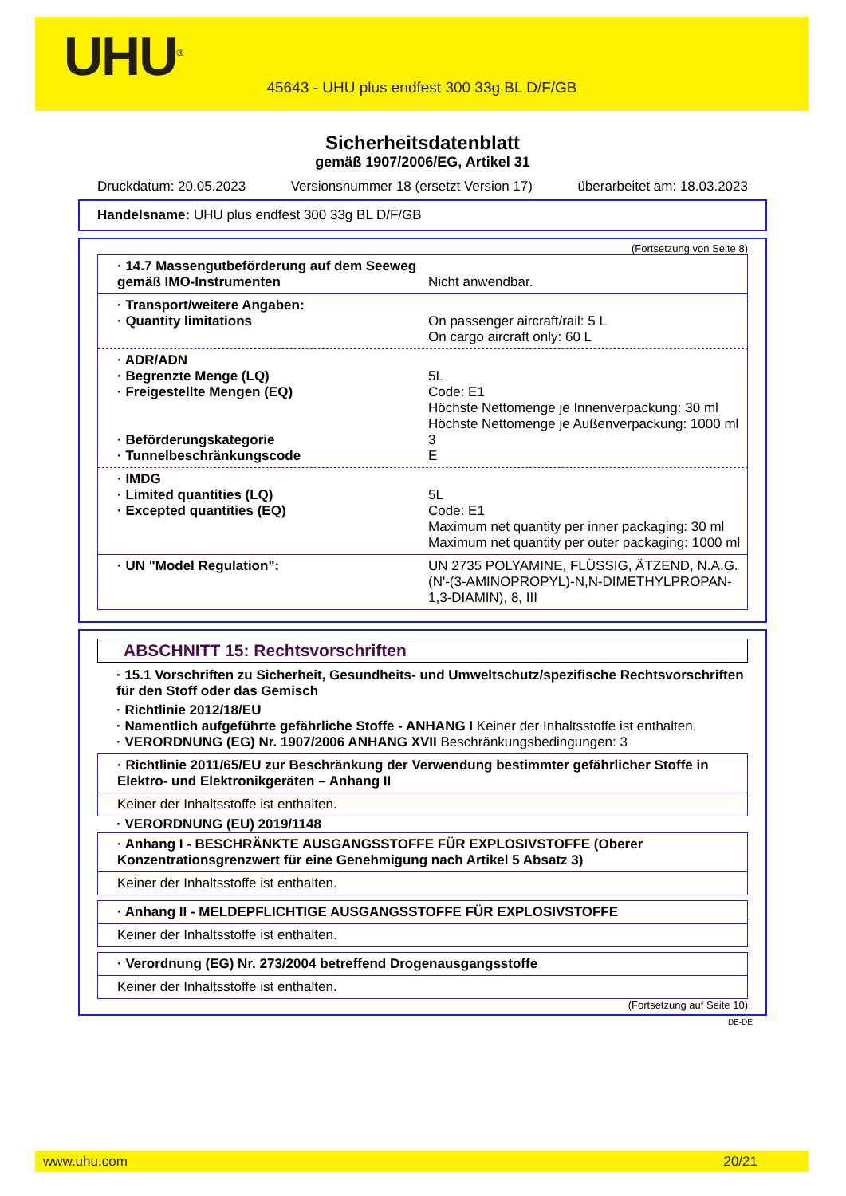UHU<sup>®</sup>
45643 - UHU plus endfest 300 33g BL D/F/GB
Sicherheitsdatenblatt
gemäß 1907/2006/EG, Artikel 31
Druckdatum: 20.05.2023 Versionsnummer 18 (ersetzt Version 17) überarbeitet am: 18.03.2023
Handelsname: UHU plus endfest 300 33g BL D/F/GB
(Fortsetzung von Seite 8)
· 14.7 Massengutbeförderung auf dem Seeweg gemäß IMO-Instrumenten
Nicht anwendbar.
· Transport/weitere Angaben:
· Quantity limitations On passenger aircraft/rail: 5 L
On cargo aircraft only: 60 L
· ADR/ADN
· Begrenzte Menge (LQ) 5L
· Freigestellte Mengen (EQ) Code: E1
Höchste Nettomenge je Innenverpackung: 30 ml
Höchste Nettomenge je Außenverpackung: 1000 ml
· Beförderungskategorie 3
· Tunnelbeschränkungscode E
· IMDG
· Limited quantities (LQ) 5L
· Excepted quantities (EQ) Code: E1
Maximum net quantity per inner packaging: 30 ml
Maximum net quantity per outer packaging: 1000 ml
· UN "Model Regulation": UN 2735 POLYAMINE, FLÜSSIG, ÄTZEND, N.A.G. (N'-(3-AMINOPROPYL)-N,N-DIMETHYLPROPAN-1,3-DIAMIN), 8, III
ABSCHNITT 15: Rechtsvorschriften
· 15.1 Vorschriften zu Sicherheit, Gesundheits- und Umweltschutz/spezifische Rechtsvorschriften für den Stoff oder das Gemisch
· Richtlinie 2012/18/EU
· Namentlich aufgeführte gefährliche Stoffe - ANHANG I Keiner der Inhaltsstoffe ist enthalten.
· VERORDNUNG (EG) Nr. 1907/2006 ANHANG XVII Beschränkungsbedingungen: 3
· Richtlinie 2011/65/EU zur Beschränkung der Verwendung bestimmter gefährlicher Stoffe in Elektro- und Elektronikgeräten – Anhang II
Keiner der Inhaltsstoffe ist enthalten.
· VERORDNUNG (EU) 2019/1148
· Anhang I - BESCHRÄNKTE AUSGANGSSTOFFE FÜR EXPLOSIVSTOFFE (Oberer Konzentrationsgrenzwert für eine Genehmigung nach Artikel 5 Absatz 3)
Keiner der Inhaltsstoffe ist enthalten.
· Anhang II - MELDEPFLICHTIGE AUSGANGSSTOFFE FÜR EXPLOSIVSTOFFE
Keiner der Inhaltsstoffe ist enthalten.
· Verordnung (EG) Nr. 273/2004 betreffend Drogenausgangsstoffe
Keiner der Inhaltsstoffe ist enthalten.
(Fortsetzung auf Seite 10)
DE-DE
www.uhu.com 20/21